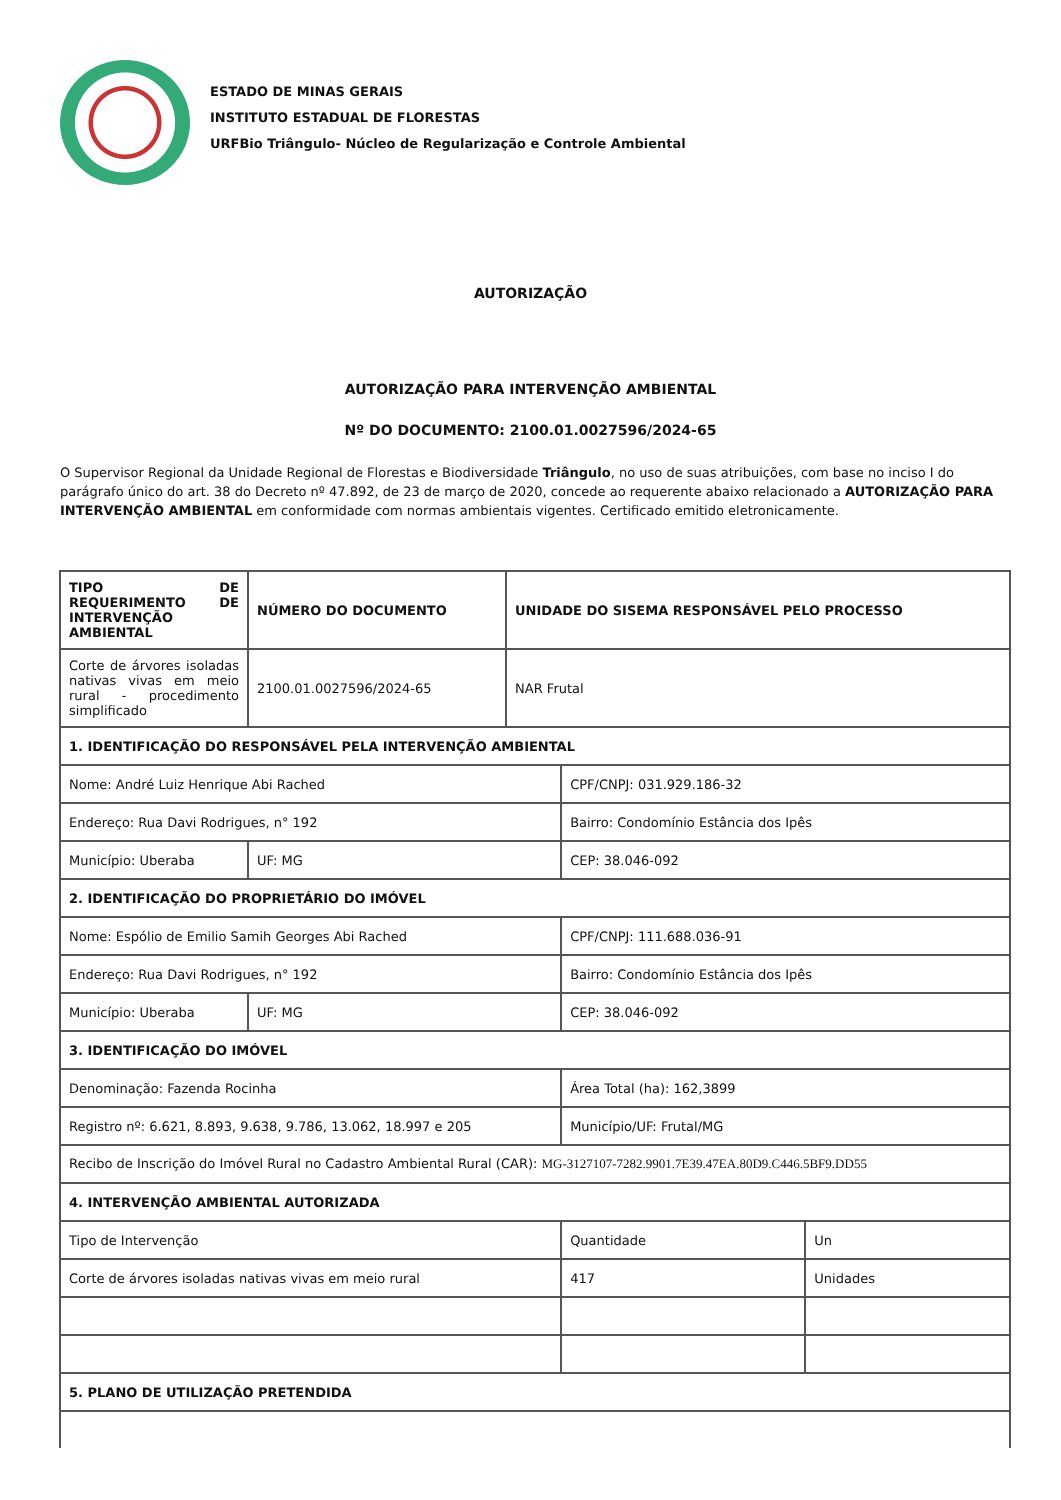ESTADO DE MINAS GERAIS
INSTITUTO ESTADUAL DE FLORESTAS
URFBio Triângulo- Núcleo de Regularização e Controle Ambiental
AUTORIZAÇÃO
AUTORIZAÇÃO PARA INTERVENÇÃO AMBIENTAL
Nº DO DOCUMENTO: 2100.01.0027596/2024-65
O Supervisor Regional da Unidade Regional de Florestas e Biodiversidade Triângulo, no uso de suas atribuições, com base no inciso I do parágrafo único do art. 38 do Decreto nº 47.892, de 23 de março de 2020, concede ao requerente abaixo relacionado a AUTORIZAÇÃO PARA INTERVENÇÃO AMBIENTAL em conformidade com normas ambientais vigentes. Certificado emitido eletronicamente.
| TIPO DE REQUERIMENTO DE INTERVENÇÃO AMBIENTAL | NÚMERO DO DOCUMENTO | | UNIDADE DO SISEMA RESPONSÁVEL PELO PROCESSO | | |
| Corte de árvores isoladas nativas vivas em meio rural - procedimento simplificado | 2100.01.0027596/2024-65 | | NAR Frutal | | |
| 1. IDENTIFICAÇÃO DO RESPONSÁVEL PELA INTERVENÇÃO AMBIENTAL | | | | | |
| Nome: André Luiz Henrique Abi Rached | | | | CPF/CNPJ: 031.929.186-32 | |
| Endereço: Rua Davi Rodrigues, n° 192 | | | | Bairro: Condomínio Estância dos Ipês | |
| Município: Uberaba | | UF: MG | | CEP: 38.046-092 | |
| 2. IDENTIFICAÇÃO DO PROPRIETÁRIO DO IMÓVEL | | | | | |
| Nome: Espólio de Emilio Samih Georges Abi Rached | | | | CPF/CNPJ: 111.688.036-91 | |
| Endereço: Rua Davi Rodrigues, n° 192 | | | | Bairro: Condomínio Estância dos Ipês | |
| Município: Uberaba | | UF: MG | | CEP: 38.046-092 | |
| 3. IDENTIFICAÇÃO DO IMÓVEL | | | | | |
| Denominação: Fazenda Rocinha | | | | Área Total (ha): 162,3899 | |
| Registro nº: 6.621, 8.893, 9.638, 9.786, 13.062, 18.997 e 205 | | | | Município/UF: Frutal/MG | |
| Recibo de Inscrição do Imóvel Rural no Cadastro Ambiental Rural (CAR): MG-3127107-7282.9901.7E39.47EA.80D9.C446.5BF9.DD55 | | | | | |
| 4. INTERVENÇÃO AMBIENTAL AUTORIZADA | | | | | |
| Tipo de Intervenção | | | | Quantidade | Un |
| Corte de árvores isoladas nativas vivas em meio rural | | | | 417 | Unidades |
| 5. PLANO DE UTILIZAÇÃO PRETENDIDA | | | | | |